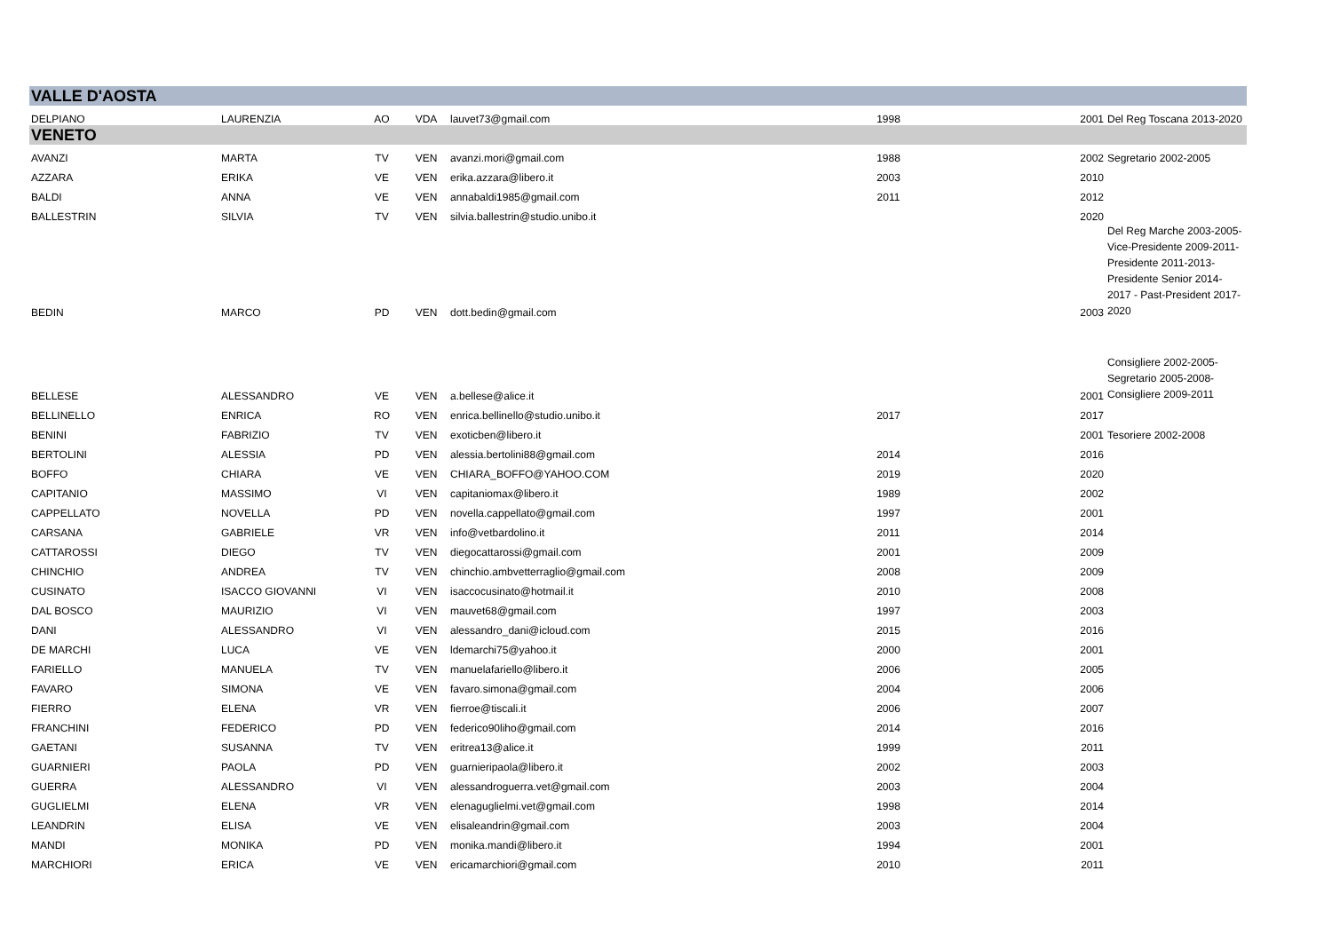| VALLE D'AOSTA | | | | | | | |
| DELPIANO | LAURENZIA | AO | VDA | lauvet73@gmail.com | 1998 | 2001 | Del Reg Toscana 2013-2020 |
| VENETO | | | | | | | |
| AVANZI | MARTA | TV | VEN | avanzi.mori@gmail.com | 1988 | 2002 | Segretario 2002-2005 |
| AZZARA | ERIKA | VE | VEN | erika.azzara@libero.it | 2003 | 2010 | |
| BALDI | ANNA | VE | VEN | annabaldi1985@gmail.com | 2011 | 2012 | |
| BALLESTRIN | SILVIA | TV | VEN | silvia.ballestrin@studio.unibo.it | | 2020 | |
| BEDIN | MARCO | PD | VEN | dott.bedin@gmail.com | | 2003 | Del Reg Marche 2003-2005-Vice-Presidente 2009-2011-Presidente 2011-2013-Presidente Senior 2014-2017 - Past-President 2017-2020 |
| BELLESE | ALESSANDRO | VE | VEN | a.bellese@alice.it | | 2001 | Consigliere 2002-2005-Segretario 2005-2008-Consigliere 2009-2011 |
| BELLINELLO | ENRICA | RO | VEN | enrica.bellinello@studio.unibo.it | 2017 | 2017 | |
| BENINI | FABRIZIO | TV | VEN | exoticben@libero.it | | 2001 | Tesoriere 2002-2008 |
| BERTOLINI | ALESSIA | PD | VEN | alessia.bertolini88@gmail.com | 2014 | 2016 | |
| BOFFO | CHIARA | VE | VEN | CHIARA_BOFFO@YAHOO.COM | 2019 | 2020 | |
| CAPITANIO | MASSIMO | VI | VEN | capitaniomax@libero.it | 1989 | 2002 | |
| CAPPELLATO | NOVELLA | PD | VEN | novella.cappellato@gmail.com | 1997 | 2001 | |
| CARSANA | GABRIELE | VR | VEN | info@vetbardolino.it | 2011 | 2014 | |
| CATTAROSSI | DIEGO | TV | VEN | diegocattarossi@gmail.com | 2001 | 2009 | |
| CHINCHIO | ANDREA | TV | VEN | chinchio.ambvetterraglio@gmail.com | 2008 | 2009 | |
| CUSINATO | ISACCO GIOVANNI | VI | VEN | isaccocusinato@hotmail.it | 2010 | 2008 | |
| DAL BOSCO | MAURIZIO | VI | VEN | mauvet68@gmail.com | 1997 | 2003 | |
| DANI | ALESSANDRO | VI | VEN | alessandro_dani@icloud.com | 2015 | 2016 | |
| DE MARCHI | LUCA | VE | VEN | ldemarchi75@yahoo.it | 2000 | 2001 | |
| FARIELLO | MANUELA | TV | VEN | manuelafariello@libero.it | 2006 | 2005 | |
| FAVARO | SIMONA | VE | VEN | favaro.simona@gmail.com | 2004 | 2006 | |
| FIERRO | ELENA | VR | VEN | fierroe@tiscali.it | 2006 | 2007 | |
| FRANCHINI | FEDERICO | PD | VEN | federico90liho@gmail.com | 2014 | 2016 | |
| GAETANI | SUSANNA | TV | VEN | eritrea13@alice.it | 1999 | 2011 | |
| GUARNIERI | PAOLA | PD | VEN | guarnieripaola@libero.it | 2002 | 2003 | |
| GUERRA | ALESSANDRO | VI | VEN | alessandroguerra.vet@gmail.com | 2003 | 2004 | |
| GUGLIELMI | ELENA | VR | VEN | elenaguglielmi.vet@gmail.com | 1998 | 2014 | |
| LEANDRIN | ELISA | VE | VEN | elisaleandrin@gmail.com | 2003 | 2004 | |
| MANDI | MONIKA | PD | VEN | monika.mandi@libero.it | 1994 | 2001 | |
| MARCHIORI | ERICA | VE | VEN | ericamarchiori@gmail.com | 2010 | 2011 | |